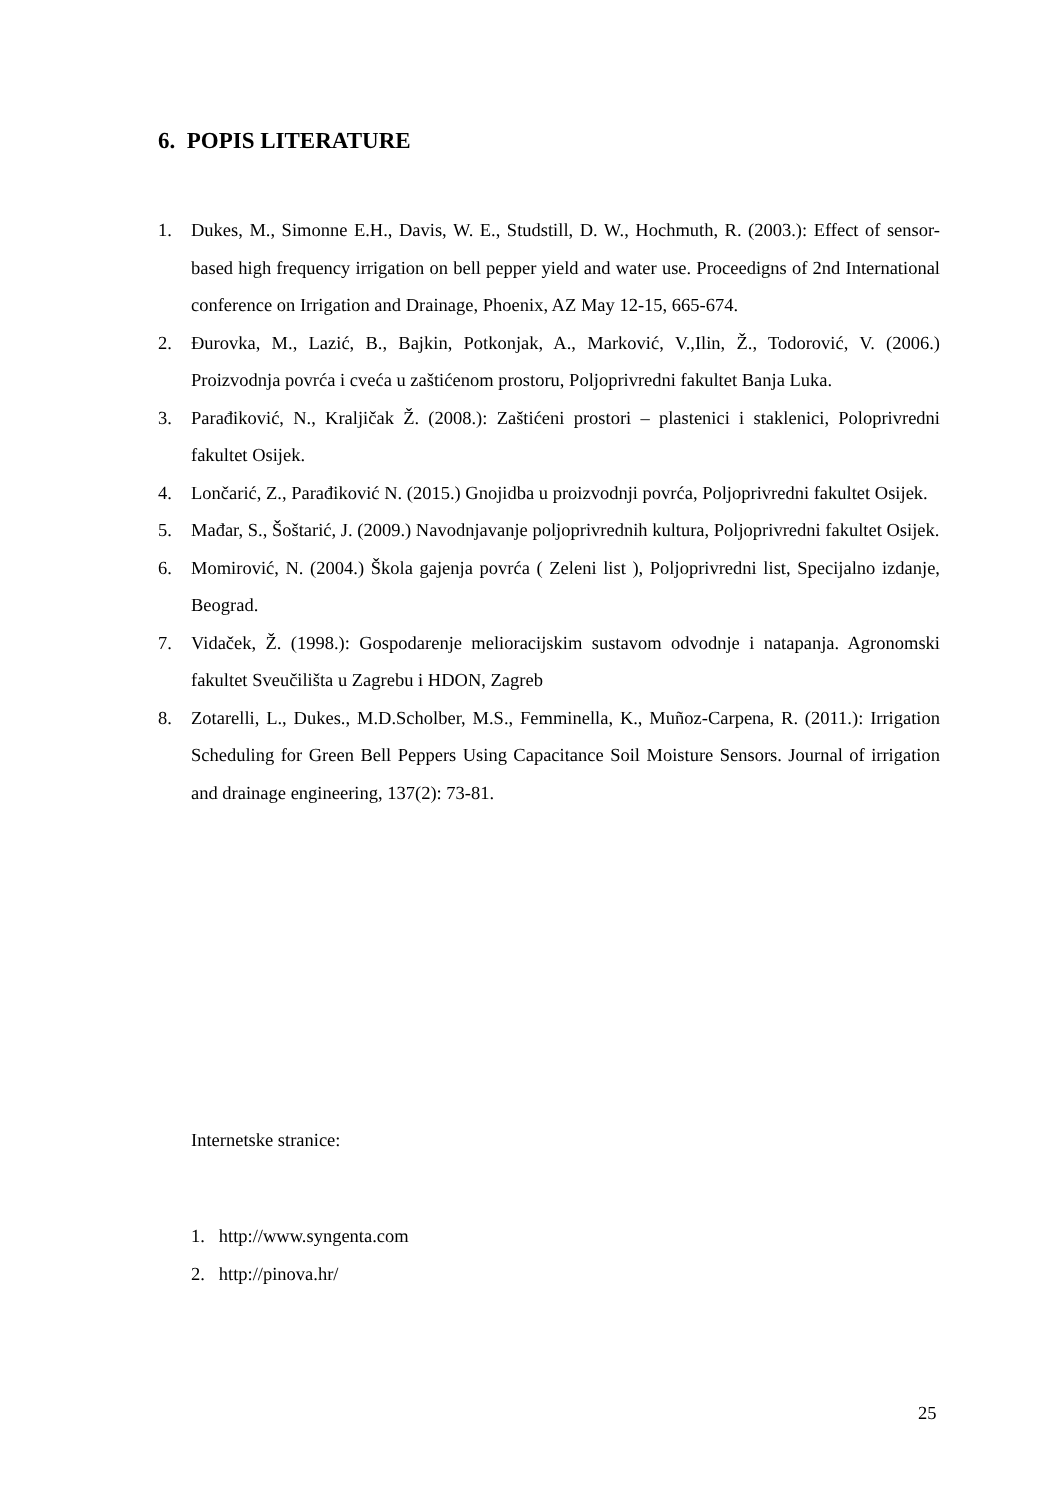6. POPIS LITERATURE
1. Dukes, M., Simonne E.H., Davis, W. E., Studstill, D. W., Hochmuth, R. (2003.): Effect of sensor-based high frequency irrigation on bell pepper yield and water use. Proceedigns of 2nd International conference on Irrigation and Drainage, Phoenix, AZ May 12-15, 665-674.
2. Đurovka, M., Lazić, B., Bajkin, Potkonjak, A., Marković, V.,Ilin, Ž., Todorović, V. (2006.) Proizvodnja povrća i cveća u zaštićenom prostoru, Poljoprivredni fakultet Banja Luka.
3. Parađiković, N., Kraljičak Ž. (2008.): Zaštićeni prostori – plastenici i staklenici, Poloprivredni fakultet Osijek.
4. Lončarić, Z., Parađiković N. (2015.) Gnojidba u proizvodnji povrća, Poljoprivredni fakultet Osijek.
5. Mađar, S., Šoštarić, J. (2009.) Navodnjavanje poljoprivrednih kultura, Poljoprivredni fakultet Osijek.
6. Momirović, N. (2004.) Škola gajenja povrća ( Zeleni list ), Poljoprivredni list, Specijalno izdanje, Beograd.
7. Vidaček, Ž. (1998.): Gospodarenje melioracijskim sustavom odvodnje i natapanja. Agronomski fakultet Sveučilišta u Zagrebu i HDON, Zagreb
8. Zotarelli, L., Dukes., M.D.Scholber, M.S., Femminella, K., Muñoz-Carpena, R. (2011.): Irrigation Scheduling for Green Bell Peppers Using Capacitance Soil Moisture Sensors. Journal of irrigation and drainage engineering, 137(2): 73-81.
Internetske stranice:
1. http://www.syngenta.com
2. http://pinova.hr/
25